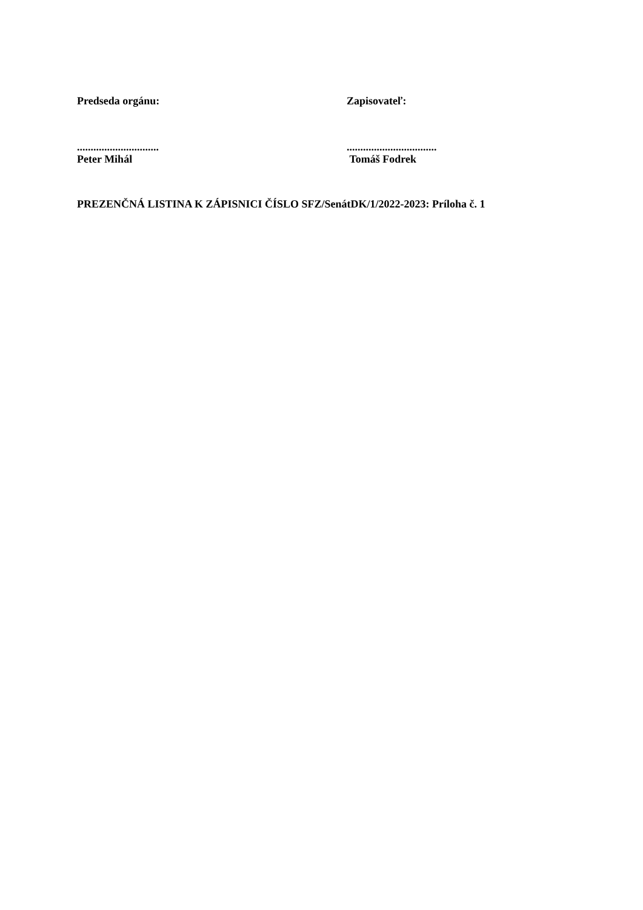Predseda orgánu: Zapisovateľ:
..............................
Peter Mihál
.................................
Tomáš Fodrek
PREZENČNÁ LISTINA K ZÁPISNICI ČÍSLO SFZ/SenátDK/1/2022-2023: Príloha č. 1